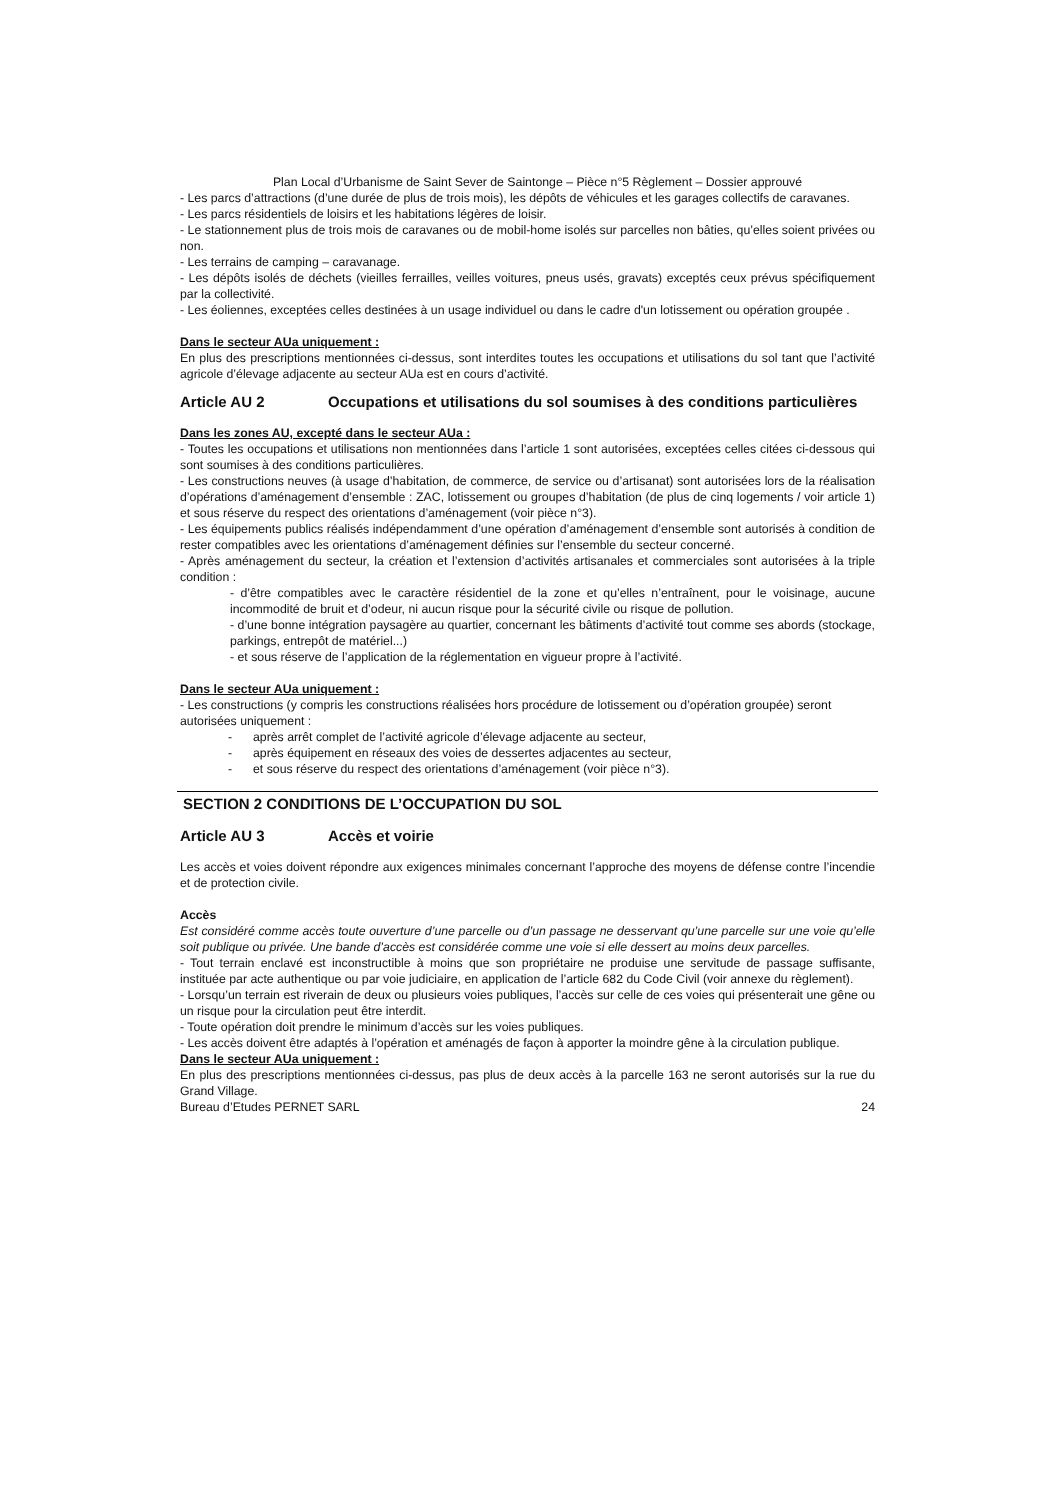Plan Local d’Urbanisme de Saint Sever de Saintonge – Pièce n°5 Règlement – Dossier approuvé
- Les parcs d’attractions (d’une durée de plus de trois mois), les dépôts de véhicules et les garages collectifs de caravanes.
- Les parcs résidentiels de loisirs et les habitations légères de loisir.
- Le stationnement plus de trois mois de caravanes ou de mobil-home isolés sur parcelles non bâties, qu’elles soient privées ou non.
- Les terrains de camping – caravanage.
- Les dépôts isolés de déchets (vieilles ferrailles, veilles voitures, pneus usés, gravats) exceptés ceux prévus spécifiquement par la collectivité.
- Les éoliennes, exceptées celles destinées à un usage individuel ou dans le cadre d'un lotissement ou opération groupée .
Dans le secteur AUa uniquement :
En plus des prescriptions mentionnées ci-dessus, sont interdites toutes les occupations et utilisations du sol tant que l’activité agricole d’élevage adjacente au secteur AUa est en cours d’activité.
Article AU 2 Occupations et utilisations du sol soumises à des conditions particulières
Dans les zones AU, excepté dans le secteur AUa :
- Toutes les occupations et utilisations non mentionnées dans l’article 1 sont autorisées, exceptées celles citées ci-dessous qui sont soumises à des conditions particulières.
- Les constructions neuves (à usage d’habitation, de commerce, de service ou d’artisanat) sont autorisées lors de la réalisation d’opérations d’aménagement d’ensemble : ZAC, lotissement ou groupes d’habitation (de plus de cinq logements / voir article 1) et sous réserve du respect des orientations d’aménagement (voir pièce n°3).
- Les équipements publics réalisés indépendamment d’une opération d’aménagement d’ensemble sont autorisés à condition de rester compatibles avec les orientations d’aménagement définies sur l’ensemble du secteur concerné.
- Après aménagement du secteur, la création et l’extension d’activités artisanales et commerciales sont autorisées à la triple condition :
- d’être compatibles avec le caractère résidentiel de la zone et qu’elles n’entraînent, pour le voisinage, aucune incommodité de bruit et d’odeur, ni aucun risque pour la sécurité civile ou risque de pollution.
- d’une bonne intégration paysagère au quartier, concernant les bâtiments d’activité tout comme ses abords (stockage, parkings, entrepôt de matériel...)
- et sous réserve de l’application de la réglementation en vigueur propre à l’activité.
Dans le secteur AUa uniquement :
- Les constructions (y compris les constructions réalisées hors procédure de lotissement ou d’opération groupée) seront autorisées uniquement :
- après arrêt complet de l’activité agricole d’élevage adjacente au secteur,
- après équipement en réseaux des voies de dessertes adjacentes au secteur,
- et sous réserve du respect des orientations d’aménagement (voir pièce n°3).
SECTION 2 CONDITIONS DE L’OCCUPATION DU SOL
Article AU 3 Accès et voirie
Les accès et voies doivent répondre aux exigences minimales concernant l’approche des moyens de défense contre l’incendie et de protection civile.
Accès
Est considéré comme accès toute ouverture d’une parcelle ou d’un passage ne desservant qu’une parcelle sur une voie qu’elle soit publique ou privée. Une bande d’accès est considérée comme une voie si elle dessert au moins deux parcelles.
- Tout terrain enclavé est inconstructible à moins que son propriétaire ne produise une servitude de passage suffisante, instituée par acte authentique ou par voie judiciaire, en application de l’article 682 du Code Civil (voir annexe du règlement).
- Lorsqu’un terrain est riverain de deux ou plusieurs voies publiques, l’accès sur celle de ces voies qui présenterait une gêne ou un risque pour la circulation peut être interdit.
- Toute opération doit prendre le minimum d’accès sur les voies publiques.
- Les accès doivent être adaptés à l’opération et aménagés de façon à apporter la moindre gêne à la circulation publique.
Dans le secteur AUa uniquement :
En plus des prescriptions mentionnées ci-dessus, pas plus de deux accès à la parcelle 163 ne seront autorisés sur la rue du Grand Village.
Bureau d’Etudes PERNET SARL 24